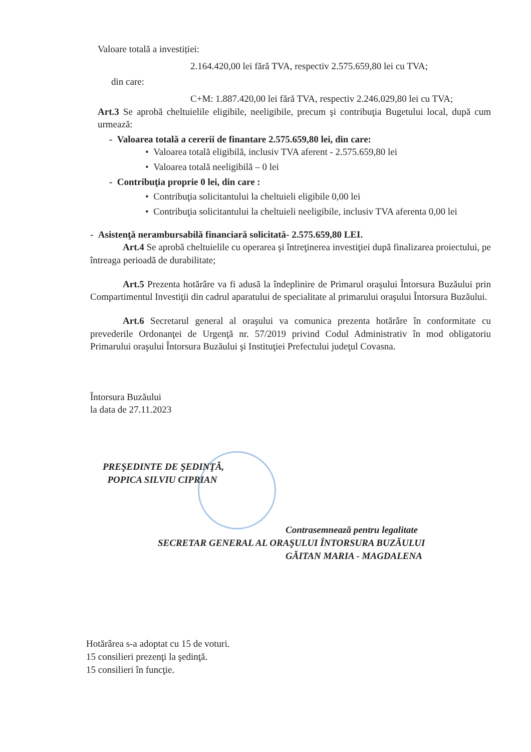Valoare totală a investiției:
2.164.420,00 lei fără TVA, respectiv 2.575.659,80 lei cu TVA;
din care:
C+M: 1.887.420,00 lei fără TVA, respectiv 2.246.029,80 lei cu TVA;
Art.3 Se aprobă cheltuielile eligibile, neeligibile, precum şi contribuţia Bugetului local, după cum urmează:
- Valoarea totală a cererii de finantare 2.575.659,80 lei, din care:
• Valoarea totală eligibilă, inclusiv TVA aferent - 2.575.659,80 lei
• Valoarea totală neeligibilă – 0 lei
- Contribuţia proprie 0 lei, din care :
• Contribuţia solicitantului la cheltuieli eligibile 0,00 lei
• Contribuţia solicitantului la cheltuieli neeligibile, inclusiv TVA aferenta 0,00 lei
- Asistenţă nerambursabilă financiară solicitată- 2.575.659,80 LEI.
Art.4 Se aprobă cheltuielile cu operarea şi întreţinerea investiţiei după finalizarea proiectului, pe întreaga perioadă de durabilitate;
Art.5 Prezenta hotărâre va fi adusă la îndeplinire de Primarul oraşului Întorsura Buzăului prin Compartimentul Investiţii din cadrul aparatului de specialitate al primarului oraşului Întorsura Buzăului.
Art.6 Secretarul general al oraşului va comunica prezenta hotărâre în conformitate cu prevederile Ordonanţei de Urgenţă nr. 57/2019 privind Codul Administrativ în mod obligatoriu Primarului oraşului Întorsura Buzăului şi Instituţiei Prefectului judeţul Covasna.
Întorsura Buzăului
la data de 27.11.2023
PREŞEDINTE DE ŞEDINŢĂ,
POPICA SILVIU CIPRIAN
Contrasemnează pentru legalitate
SECRETAR GENERAL AL ORAŞULUI ÎNTORSURA BUZĂULUI
GĂITAN MARIA - MAGDALENA
Hotărârea s-a adoptat cu 15 de voturi.
15 consilieri prezenţi la şedinţă.
15 consilieri în funcţie.